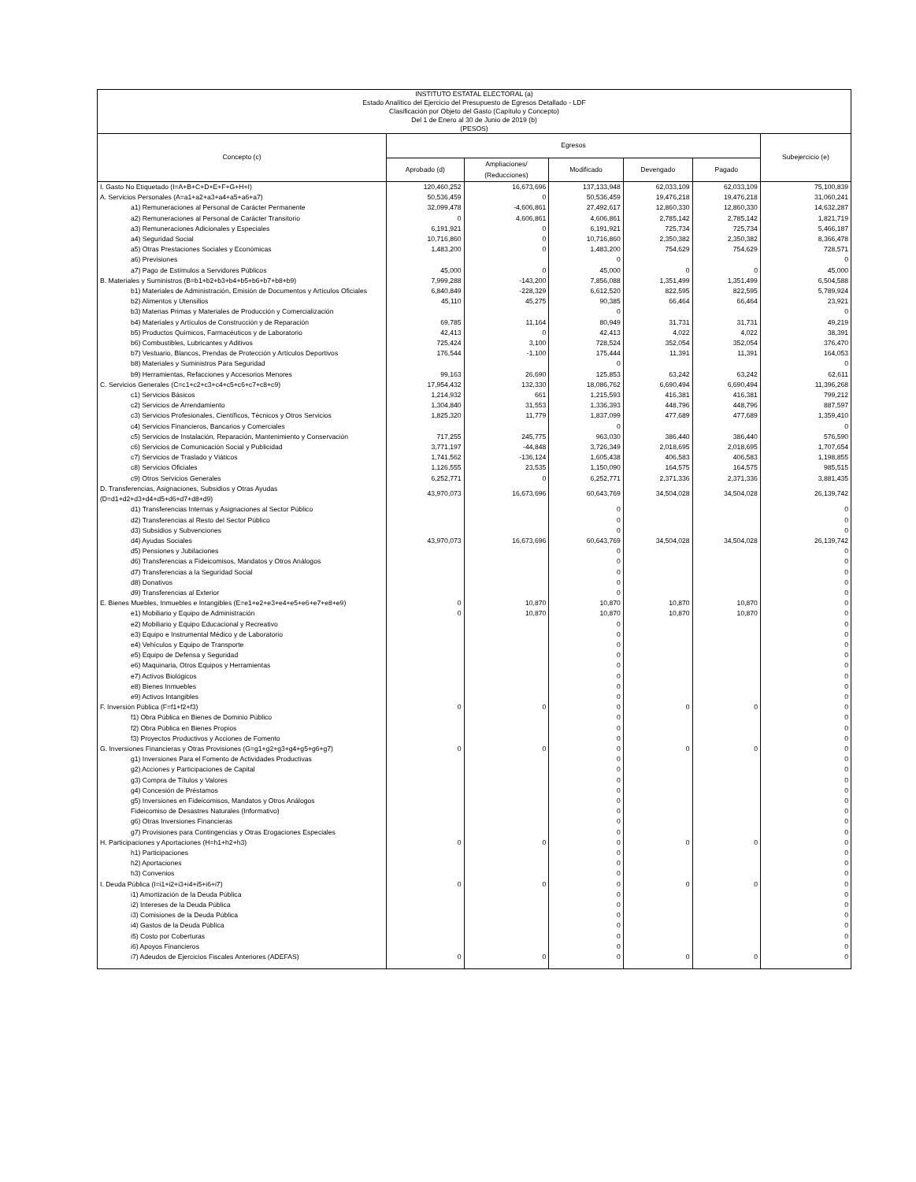| INSTITUTO ESTATAL ELECTORAL (a) Estado Analítico del Ejercicio del Presupuesto de Egresos Detallado - LDF Clasificación por Objeto del Gasto (Capítulo y Concepto) Del 1 de Enero al 30 de Junio de 2019 (b) (PESOS) | | | | | | |
| --- | --- | --- | --- | --- | --- | --- |
| Concepto (c) | Egresos | | | | | Subejercicio (e) |
| | Aprobado (d) | Ampliaciones/ (Reducciones) | Modificado | Devengado | Pagado | |
| I. Gasto No Etiquetado (I=A+B+C+D+E+F+G+H+I) | 120,460,252 | 16,673,696 | 137,133,948 | 62,033,109 | 62,033,109 | 75,100,839 |
| A. Servicios Personales (A=a1+a2+a3+a4+a5+a6+a7) | 50,536,459 | 0 | 50,536,459 | 19,476,218 | 19,476,218 | 31,060,241 |
| a1) Remuneraciones al Personal de Carácter Permanente | 32,099,478 | -4,606,861 | 27,492,617 | 12,860,330 | 12,860,330 | 14,632,287 |
| a2) Remuneraciones al Personal de Carácter Transitorio | 0 | 4,606,861 | 4,606,861 | 2,785,142 | 2,785,142 | 1,821,719 |
| a3) Remuneraciones Adicionales y Especiales | 6,191,921 | 0 | 6,191,921 | 725,734 | 725,734 | 5,466,187 |
| a4) Seguridad Social | 10,716,860 | 0 | 10,716,860 | 2,350,382 | 2,350,382 | 8,366,478 |
| a5) Otras Prestaciones Sociales y Económicas | 1,483,200 | 0 | 1,483,200 | 754,629 | 754,629 | 728,571 |
| a6) Previsiones | | | 0 | | | 0 |
| a7) Pago de Estímulos a Servidores Públicos | 45,000 | 0 | 45,000 | 0 | 0 | 45,000 |
| B. Materiales y Suministros (B=b1+b2+b3+b4+b5+b6+b7+b8+b9) | 7,999,288 | -143,200 | 7,856,088 | 1,351,499 | 1,351,499 | 6,504,588 |
| b1) Materiales de Administración, Emisión de Documentos y Artículos Oficiales | 6,840,849 | -228,329 | 6,612,520 | 822,595 | 822,595 | 5,789,924 |
| b2) Alimentos y Utensilios | 45,110 | 45,275 | 90,385 | 66,464 | 66,464 | 23,921 |
| b3) Materias Primas y Materiales de Producción y Comercialización | | | 0 | | | 0 |
| b4) Materiales y Artículos de Construcción y de Reparación | 69,785 | 11,164 | 80,949 | 31,731 | 31,731 | 49,219 |
| b5) Productos Químicos, Farmacéuticos y de Laboratorio | 42,413 | 0 | 42,413 | 4,022 | 4,022 | 38,391 |
| b6) Combustibles, Lubricantes y Aditivos | 725,424 | 3,100 | 728,524 | 352,054 | 352,054 | 376,470 |
| b7) Vestuario, Blancos, Prendas de Protección y Artículos Deportivos | 176,544 | -1,100 | 175,444 | 11,391 | 11,391 | 164,053 |
| b8) Materiales y Suministros Para Seguridad | | | 0 | | | 0 |
| b9) Herramientas, Refacciones y Accesorios Menores | 99,163 | 26,690 | 125,853 | 63,242 | 63,242 | 62,611 |
| C. Servicios Generales (C=c1+c2+c3+c4+c5+c6+c7+c8+c9) | 17,954,432 | 132,330 | 18,086,762 | 6,690,494 | 6,690,494 | 11,396,268 |
| c1) Servicios Básicos | 1,214,932 | 661 | 1,215,593 | 416,381 | 416,381 | 799,212 |
| c2) Servicios de Arrendamiento | 1,304,840 | 31,553 | 1,336,393 | 448,796 | 448,796 | 887,597 |
| c3) Servicios Profesionales, Científicos, Técnicos y Otros Servicios | 1,825,320 | 11,779 | 1,837,099 | 477,689 | 477,689 | 1,359,410 |
| c4) Servicios Financieros, Bancarios y Comerciales | | | 0 | | | 0 |
| c5) Servicios de Instalación, Reparación, Mantenimiento y Conservación | 717,255 | 245,775 | 963,030 | 386,440 | 386,440 | 576,590 |
| c6) Servicios de Comunicación Social y Publicidad | 3,771,197 | -44,848 | 3,726,349 | 2,018,695 | 2,018,695 | 1,707,654 |
| c7) Servicios de Traslado y Viáticos | 1,741,562 | -136,124 | 1,605,438 | 406,583 | 406,583 | 1,198,855 |
| c8) Servicios Oficiales | 1,126,555 | 23,535 | 1,150,090 | 164,575 | 164,575 | 985,515 |
| c9) Otros Servicios Generales | 6,252,771 | 0 | 6,252,771 | 2,371,336 | 2,371,336 | 3,881,435 |
| D. Transferencias, Asignaciones, Subsidios y Otras Ayudas (D=d1+d2+d3+d4+d5+d6+d7+d8+d9) | 43,970,073 | 16,673,696 | 60,643,769 | 34,504,028 | 34,504,028 | 26,139,742 |
| d1) Transferencias Internas y Asignaciones al Sector Público | | | 0 | | | 0 |
| d2) Transferencias al Resto del Sector Público | | | 0 | | | 0 |
| d3) Subsidios y Subvenciones | | | 0 | | | 0 |
| d4) Ayudas Sociales | 43,970,073 | 16,673,696 | 60,643,769 | 34,504,028 | 34,504,028 | 26,139,742 |
| d5) Pensiones y Jubilaciones | | | 0 | | | 0 |
| d6) Transferencias a Fideicomisos, Mandatos y Otros Análogos | | | 0 | | | 0 |
| d7) Transferencias a la Seguridad Social | | | 0 | | | 0 |
| d8) Donativos | | | 0 | | | 0 |
| d9) Transferencias al Exterior | | | 0 | | | 0 |
| E. Bienes Muebles, Inmuebles e Intangibles (E=e1+e2+e3+e4+e5+e6+e7+e8+e9) | 0 | 10,870 | 10,870 | 10,870 | 10,870 | 0 |
| e1) Mobiliario y Equipo de Administración | 0 | 10,870 | 10,870 | 10,870 | 10,870 | 0 |
| e2) Mobiliario y Equipo Educacional y Recreativo | | | 0 | | | 0 |
| e3) Equipo e Instrumental Médico y de Laboratorio | | | 0 | | | 0 |
| e4) Vehículos y Equipo de Transporte | | | 0 | | | 0 |
| e5) Equipo de Defensa y Seguridad | | | 0 | | | 0 |
| e6) Maquinaria, Otros Equipos y Herramientas | | | 0 | | | 0 |
| e7) Activos Biológicos | | | 0 | | | 0 |
| e8) Bienes Inmuebles | | | 0 | | | 0 |
| e9) Activos Intangibles | | | 0 | | | 0 |
| F. Inversión Pública (F=f1+f2+f3) | 0 | 0 | 0 | 0 | 0 | 0 |
| f1) Obra Pública en Bienes de Dominio Público | | | 0 | | | 0 |
| f2) Obra Pública en Bienes Propios | | | 0 | | | 0 |
| f3) Proyectos Productivos y Acciones de Fomento | | | 0 | | | 0 |
| G. Inversiones Financieras y Otras Provisiones (G=g1+g2+g3+g4+g5+g6+g7) | 0 | 0 | 0 | 0 | 0 | 0 |
| g1) Inversiones Para el Fomento de Actividades Productivas | | | 0 | | | 0 |
| g2) Acciones y Participaciones de Capital | | | 0 | | | 0 |
| g3) Compra de Títulos y Valores | | | 0 | | | 0 |
| g4) Concesión de Préstamos | | | 0 | | | 0 |
| g5) Inversiones en Fideicomisos, Mandatos y Otros Análogos | | | 0 | | | 0 |
| Fideicomiso de Desastres Naturales (Informativo) | | | 0 | | | 0 |
| g6) Otras Inversiones Financieras | | | 0 | | | 0 |
| g7) Provisiones para Contingencias y Otras Erogaciones Especiales | | | 0 | | | 0 |
| H. Participaciones y Aportaciones (H=h1+h2+h3) | 0 | 0 | 0 | 0 | 0 | 0 |
| h1) Participaciones | | | 0 | | | 0 |
| h2) Aportaciones | | | 0 | | | 0 |
| h3) Convenios | | | 0 | | | 0 |
| I. Deuda Pública (I=i1+i2+i3+i4+i5+i6+i7) | 0 | 0 | 0 | 0 | 0 | 0 |
| i1) Amortización de la Deuda Pública | | | 0 | | | 0 |
| i2) Intereses de la Deuda Pública | | | 0 | | | 0 |
| i3) Comisiones de la Deuda Pública | | | 0 | | | 0 |
| i4) Gastos de la Deuda Pública | | | 0 | | | 0 |
| i5) Costo por Coberturas | | | 0 | | | 0 |
| i6) Apoyos Financieros | | | 0 | | | 0 |
| i7) Adeudos de Ejercicios Fiscales Anteriores (ADEFAS) | 0 | 0 | 0 | 0 | 0 | 0 |